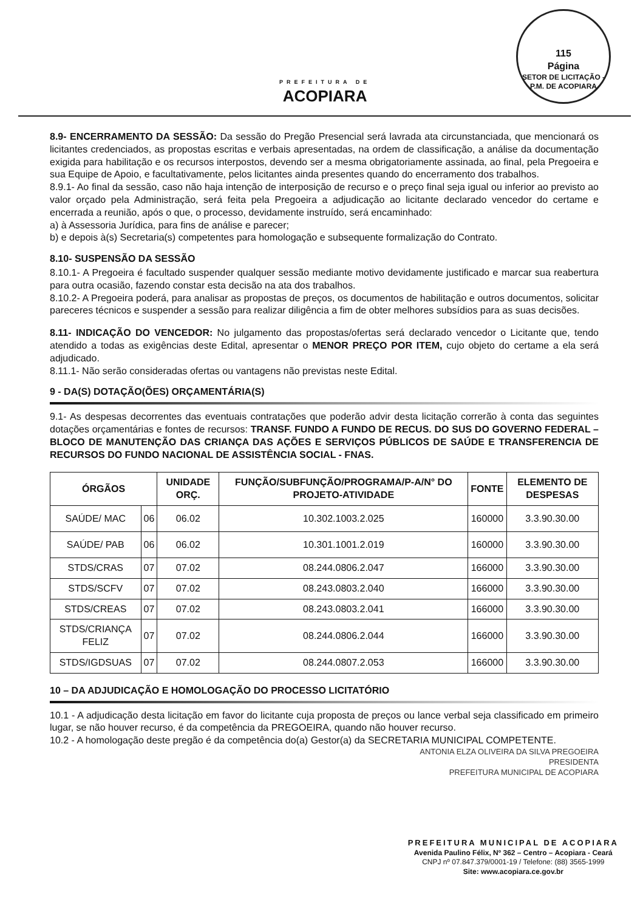PREFEITURA DE
ACOPIARA
115
Página
SETOR DE LICITAÇÃO - P.M. DE ACOPIARA
8.9- ENCERRAMENTO DA SESSÃO: Da sessão do Pregão Presencial será lavrada ata circunstanciada, que mencionará os licitantes credenciados, as propostas escritas e verbais apresentadas, na ordem de classificação, a análise da documentação exigida para habilitação e os recursos interpostos, devendo ser a mesma obrigatoriamente assinada, ao final, pela Pregoeira e sua Equipe de Apoio, e facultativamente, pelos licitantes ainda presentes quando do encerramento dos trabalhos.
8.9.1- Ao final da sessão, caso não haja intenção de interposição de recurso e o preço final seja igual ou inferior ao previsto ao valor orçado pela Administração, será feita pela Pregoeira a adjudicação ao licitante declarado vencedor do certame e encerrada a reunião, após o que, o processo, devidamente instruído, será encaminhado:
a) à Assessoria Jurídica, para fins de análise e parecer;
b) e depois à(s) Secretaria(s) competentes para homologação e subsequente formalização do Contrato.
8.10- SUSPENSÃO DA SESSÃO
8.10.1- A Pregoeira é facultado suspender qualquer sessão mediante motivo devidamente justificado e marcar sua reabertura para outra ocasião, fazendo constar esta decisão na ata dos trabalhos.
8.10.2- A Pregoeira poderá, para analisar as propostas de preços, os documentos de habilitação e outros documentos, solicitar pareceres técnicos e suspender a sessão para realizar diligência a fim de obter melhores subsídios para as suas decisões.
8.11- INDICAÇÃO DO VENCEDOR: No julgamento das propostas/ofertas será declarado vencedor o Licitante que, tendo atendido a todas as exigências deste Edital, apresentar o MENOR PREÇO POR ITEM, cujo objeto do certame a ela será adjudicado.
8.11.1- Não serão consideradas ofertas ou vantagens não previstas neste Edital.
9 - DA(S) DOTAÇÃO(ÕES) ORÇAMENTÁRIA(S)
9.1- As despesas decorrentes das eventuais contratações que poderão advir desta licitação correrão à conta das seguintes dotações orçamentárias e fontes de recursos: TRANSF. FUNDO A FUNDO DE RECUS. DO SUS DO GOVERNO FEDERAL – BLOCO DE MANUTENÇÃO DAS CRIANÇA DAS AÇÕES E SERVIÇOS PÚBLICOS DE SAÚDE E TRANSFERENCIA DE RECURSOS DO FUNDO NACIONAL DE ASSISTÊNCIA SOCIAL - FNAS.
| ÓRGÃOS | | UNIDADE ORÇ. | FUNÇÃO/SUBFUNÇÃO/PROGRAMA/P-A/N° DO PROJETO-ATIVIDADE | FONTE | ELEMENTO DE DESPESAS |
| --- | --- | --- | --- | --- | --- |
| SAÚDE/ MAC | 06 | 06.02 | 10.302.1003.2.025 | 160000 | 3.3.90.30.00 |
| SAÚDE/ PAB | 06 | 06.02 | 10.301.1001.2.019 | 160000 | 3.3.90.30.00 |
| STDS/CRAS | 07 | 07.02 | 08.244.0806.2.047 | 166000 | 3.3.90.30.00 |
| STDS/SCFV | 07 | 07.02 | 08.243.0803.2.040 | 166000 | 3.3.90.30.00 |
| STDS/CREAS | 07 | 07.02 | 08.243.0803.2.041 | 166000 | 3.3.90.30.00 |
| STDS/CRIANÇA FELIZ | 07 | 07.02 | 08.244.0806.2.044 | 166000 | 3.3.90.30.00 |
| STDS/IGDSUAS | 07 | 07.02 | 08.244.0807.2.053 | 166000 | 3.3.90.30.00 |
10 – DA ADJUDICAÇÃO E HOMOLOGAÇÃO DO PROCESSO LICITATÓRIO
10.1 - A adjudicação desta licitação em favor do licitante cuja proposta de preços ou lance verbal seja classificado em primeiro lugar, se não houver recurso, é da competência da PREGOEIRA, quando não houver recurso.
10.2 - A homologação deste pregão é da competência do(a) Gestor(a) da SECRETARIA MUNICIPAL COMPETENTE.
ANTONIA ELZA OLIVEIRA DA SILVA PREGOEIRA
PRESIDENTA
PREFEITURA MUNICIPAL DE ACOPIARA
PREFEITURA MUNICIPAL DE ACOPIARA
Avenida Paulino Félix, Nº 362 – Centro – Acopiara - Ceará
CNPJ nº 07.847.379/0001-19 / Telefone: (88) 3565-1999
Site: www.acopiara.ce.gov.br